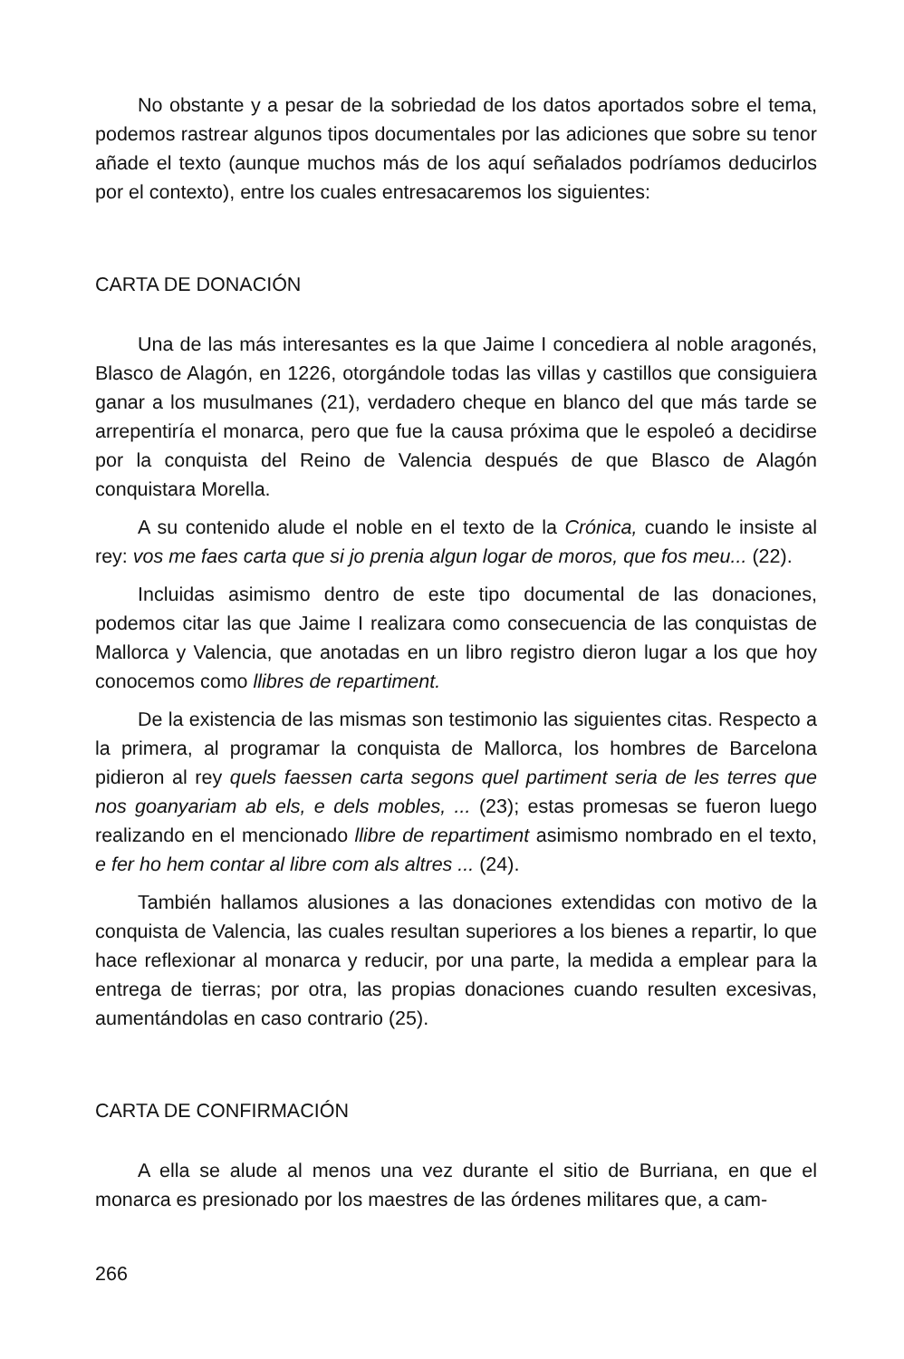No obstante y a pesar de la sobriedad de los datos aportados sobre el tema, podemos rastrear algunos tipos documentales por las adiciones que sobre su tenor añade el texto (aunque muchos más de los aquí señalados podríamos deducirlos por el contexto), entre los cuales entresacaremos los siguientes:
CARTA DE DONACIÓN
Una de las más interesantes es la que Jaime I concediera al noble aragonés, Blasco de Alagón, en 1226, otorgándole todas las villas y castillos que consiguiera ganar a los musulmanes (21), verdadero cheque en blanco del que más tarde se arrepentiría el monarca, pero que fue la causa próxima que le espoleó a decidirse por la conquista del Reino de Valencia después de que Blasco de Alagón conquistara Morella.
A su contenido alude el noble en el texto de la Crónica, cuando le insiste al rey: vos me faes carta que si jo prenia algun logar de moros, que fos meu... (22).
Incluidas asimismo dentro de este tipo documental de las donaciones, podemos citar las que Jaime I realizara como consecuencia de las conquistas de Mallorca y Valencia, que anotadas en un libro registro dieron lugar a los que hoy conocemos como llibres de repartiment.
De la existencia de las mismas son testimonio las siguientes citas. Respecto a la primera, al programar la conquista de Mallorca, los hombres de Barcelona pidieron al rey quels faessen carta segons quel partiment seria de les terres que nos goanyariam ab els, e dels mobles, ... (23); estas promesas se fueron luego realizando en el mencionado llibre de repartiment asimismo nombrado en el texto, e fer ho hem contar al libre com als altres ... (24).
También hallamos alusiones a las donaciones extendidas con motivo de la conquista de Valencia, las cuales resultan superiores a los bienes a repartir, lo que hace reflexionar al monarca y reducir, por una parte, la medida a emplear para la entrega de tierras; por otra, las propias donaciones cuando resulten excesivas, aumentándolas en caso contrario (25).
CARTA DE CONFIRMACIÓN
A ella se alude al menos una vez durante el sitio de Burriana, en que el monarca es presionado por los maestres de las órdenes militares que, a cam-
266